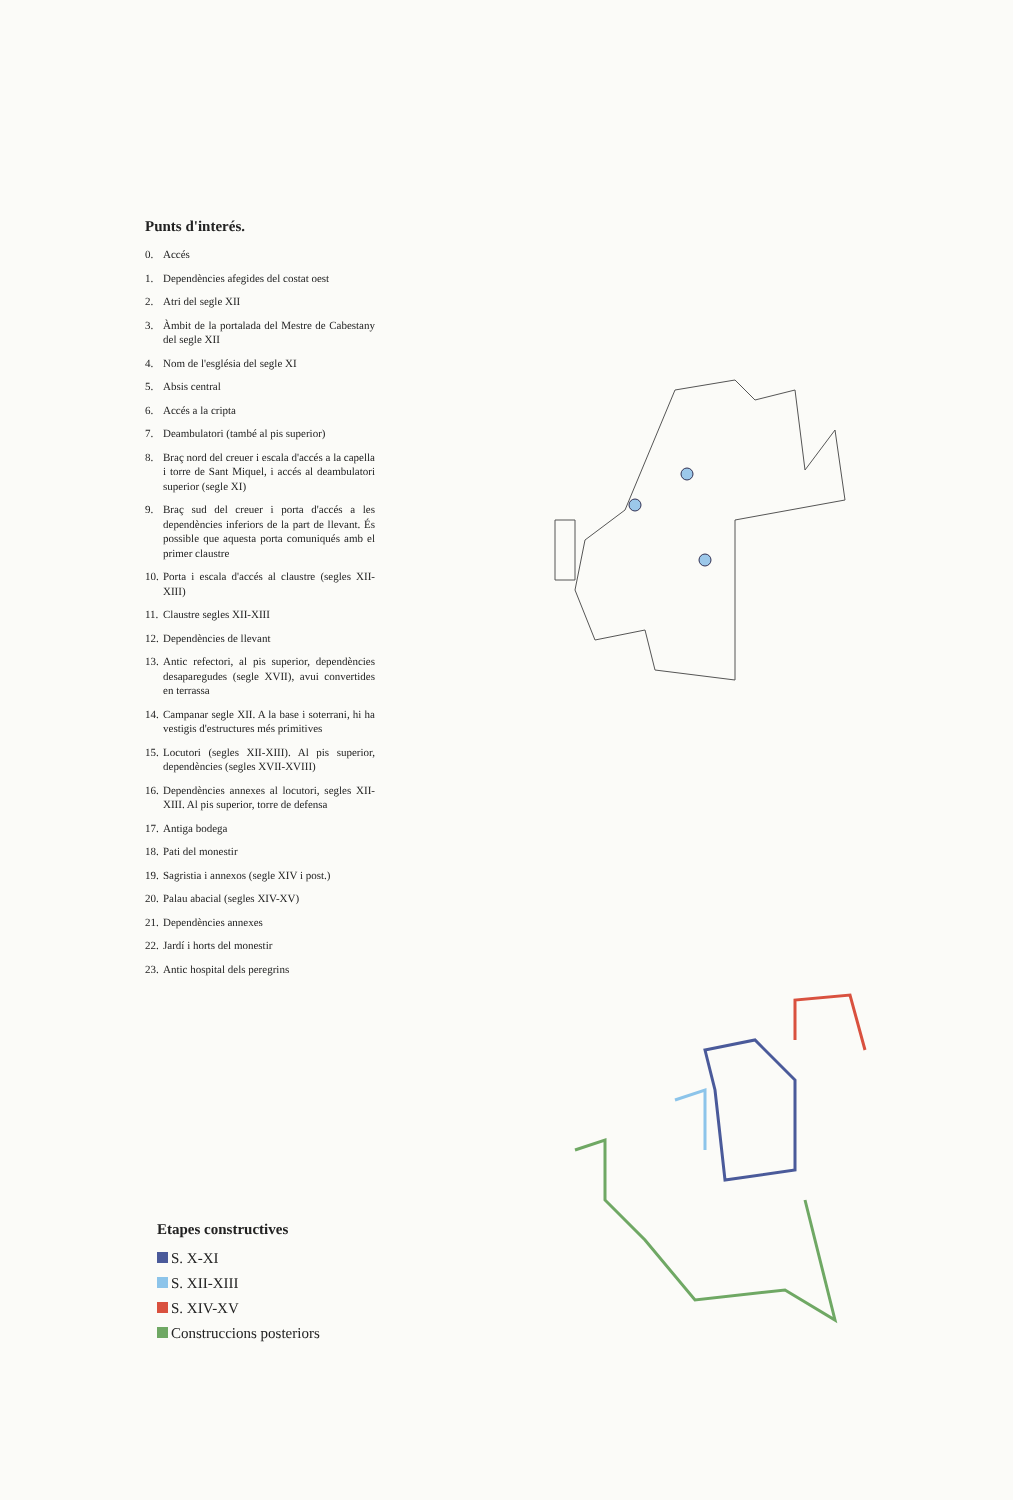Punts d'interés.
0. Accés
1. Dependències afegides del costat oest
2. Atri del segle XII
3. Àmbit de la portalada del Mestre de Cabestany del segle XII
4. Nom de l'església del segle XI
5. Absis central
6. Accés a la cripta
7. Deambulatori (també al pis superior)
8. Braç nord del creuer i escala d'accés a la capella i torre de Sant Miquel, i accés al deambulatori superior (segle XI)
9. Braç sud del creuer i porta d'accés a les dependències inferiors de la part de llevant. És possible que aquesta porta comuniqués amb el primer claustre
10. Porta i escala d'accés al claustre (segles XII-XIII)
11. Claustre segles XII-XIII
12. Dependències de llevant
13. Antic refectori, al pis superior, dependències desaparegudes (segle XVII), avui convertides en terrassa
14. Campanar segle XII. A la base i soterrani, hi ha vestigis d'estructures més primitives
15. Locutori (segles XII-XIII). Al pis superior, dependències (segles XVII-XVIII)
16. Dependències annexes al locutori, segles XII-XIII. Al pis superior, torre de defensa
17. Antiga bodega
18. Pati del monestir
19. Sagristia i annexos (segle XIV i post.)
20. Palau abacial (segles XIV-XV)
21. Dependències annexes
22. Jardí i horts del monestir
23. Antic hospital dels peregrins
Etapes constructives
S. X-XI
S. XII-XIII
S. XIV-XV
Construccions posteriors